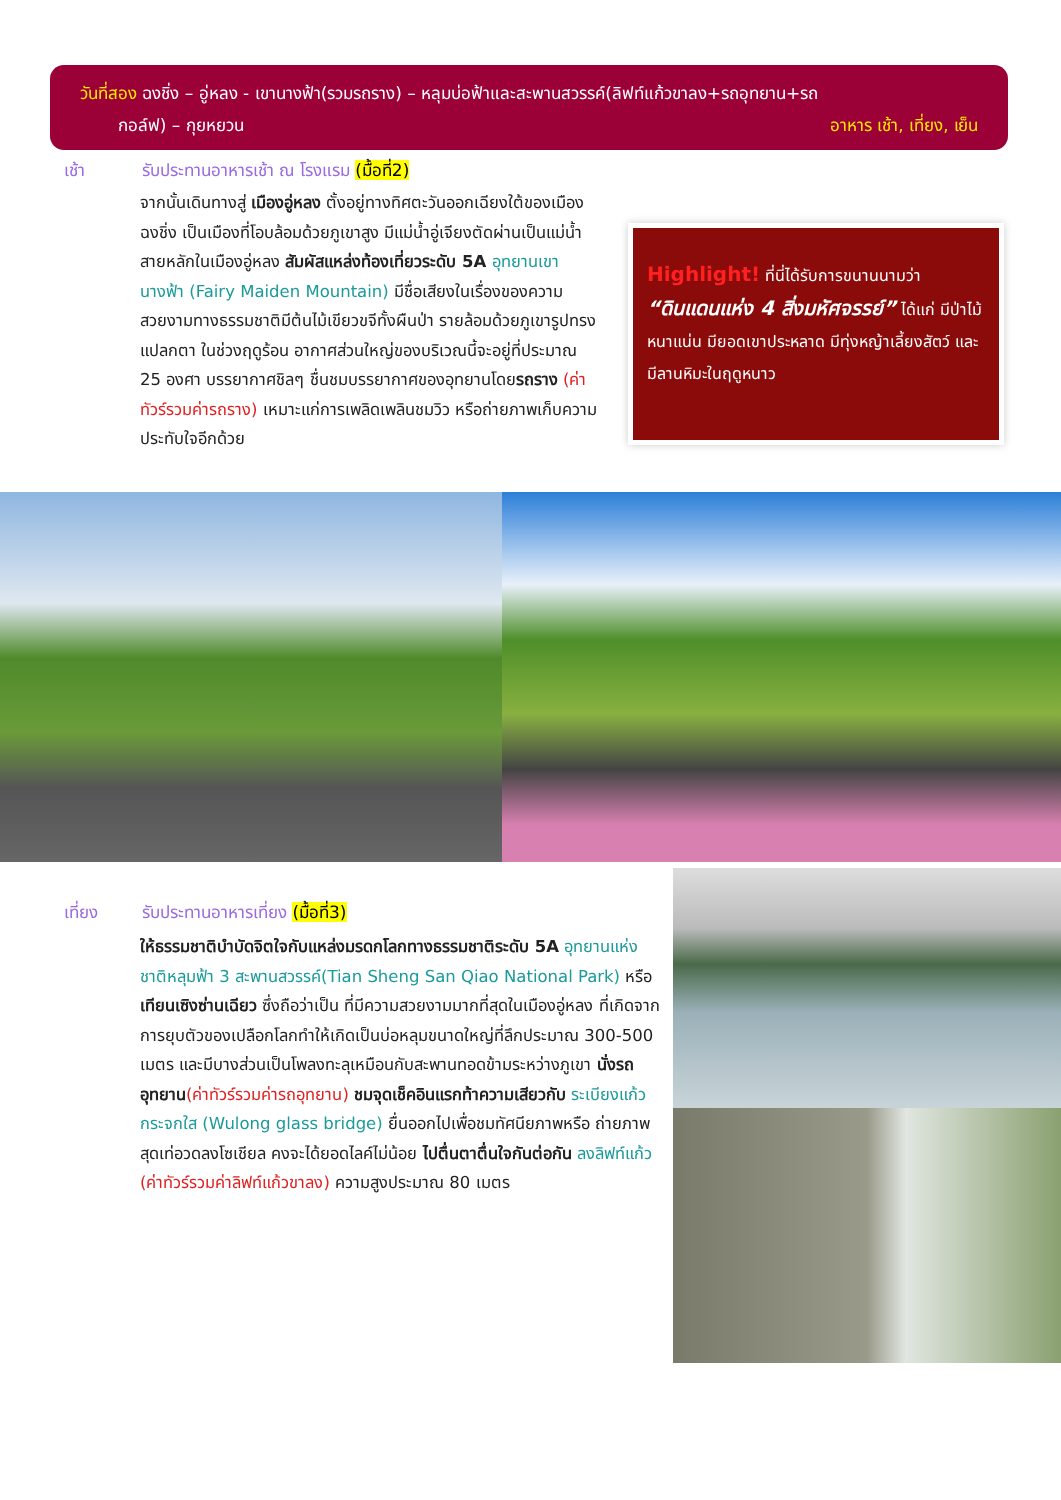วันที่สอง ฉงชิ่ง – อู่หลง - เขานางฟ้า(รวมรถราง) – หลุมบ่อฟ้าและสะพานสวรรค์(ลิฟท์แก้วขาลง+รถอุทยาน+รถ
กอล์ฟ) – กุยหยวน อาหาร เช้า, เที่ยง, เย็น
เช้า
รับประทานอาหารเช้า ณ โรงแรม (มื้อที่2)
จากนั้นเดินทางสู่ เมืองอู่หลง ตั้งอยู่ทางทิศตะวันออกเฉียงใต้ของเมืองฉงชิ่ง เป็นเมืองที่โอบล้อมด้วยภูเขาสูง มีแม่น้ำอู่เจียงตัดผ่านเป็นแม่น้ำสายหลักในเมืองอู่หลง สัมผัสแหล่งท้องเที่ยวระดับ 5A อุทยานเขานางฟ้า (Fairy Maiden Mountain) มีชื่อเสียงในเรื่องของความสวยงามทางธรรมชาติมีต้นไม้เขียวขจีทั้งผืนป่า รายล้อมด้วยภูเขารูปทรงแปลกตา ในช่วงฤดูร้อน อากาศส่วนใหญ่ของบริเวณนี้จะอยู่ที่ประมาณ 25 องศา บรรยากาศชิลๆ ชื่นชมบรรยากาศของอุทยานโดยรถราง (ค่าทัวร์รวมค่ารถราง) เหมาะแก่การเพลิดเพลินชมวิว หรือถ่ายภาพเก็บความประทับใจอีกด้วย
Highlight! ที่นี่ได้รับการขนานนามว่า
“ดินแดนแห่ง 4 สิ่งมหัศจรรย์” ได้แก่ มีป่าไม้หนาแน่น มียอดเขาประหลาด มีทุ่งหญ้าเลี้ยงสัตว์ และมีลานหิมะในฤดูหนาว
เที่ยง
รับประทานอาหารเที่ยง (มื้อที่3)
ให้ธรรมชาติบำบัดจิตใจกับแหล่งมรดกโลกทางธรรมชาติระดับ 5A อุทยานแห่งชาติหลุมฟ้า 3 สะพานสวรรค์(Tian Sheng San Qiao National Park) หรือ เทียนเซิงซ่านเฉียว ซึ่งถือว่าเป็น ที่มีความสวยงามมากที่สุดในเมืองอู่หลง ที่เกิดจากการยุบตัวของเปลือกโลกทำให้เกิดเป็นบ่อหลุมขนาดใหญ่ที่ลึกประมาณ 300-500 เมตร และมีบางส่วนเป็นโพลงทะลุเหมือนกับสะพานทอดข้ามระหว่างภูเขา นั่งรถอุทยาน(ค่าทัวร์รวมค่ารถอุทยาน) ชมจุดเช็คอินแรกท้าความเสียวกับ ระเบียงแก้วกระจกใส (Wulong glass bridge) ยื่นออกไปเพื่อชมทัศนียภาพหรือ ถ่ายภาพสุดเท่อวดลงโซเชียล คงจะได้ยอดไลค์ไม่น้อย ไปตื่นตาตื่นใจกันต่อกัน ลงลิฟท์แก้ว (ค่าทัวร์รวมค่าลิฟท์แก้วขาลง) ความสูงประมาณ 80 เมตร